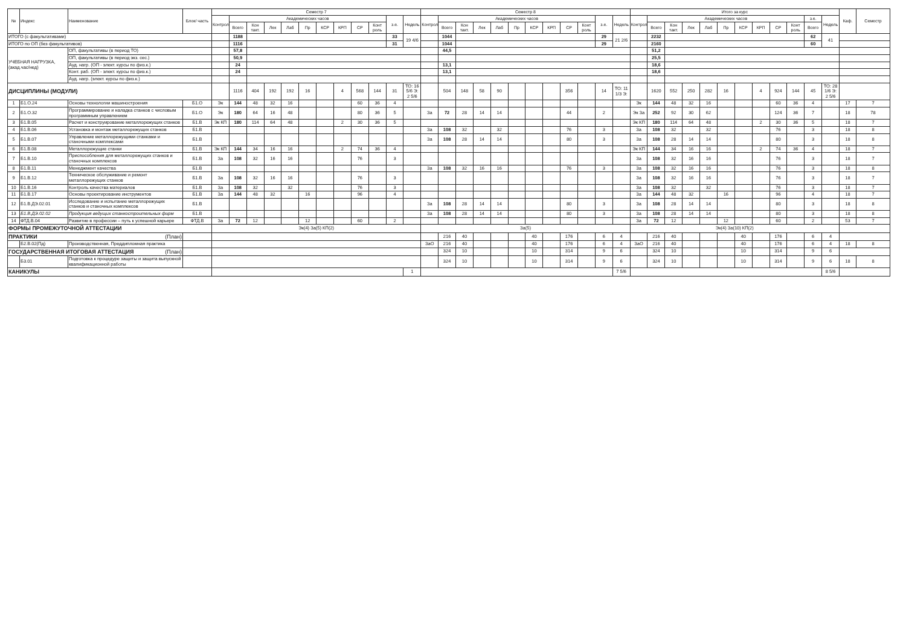| № | Индекс | Наименование | Блок/ часть | Семестр 7 | | | | | | | | | | | | Семестр 8 | | | | | | | | | | | | Итого за курс | | | | | | | | | | | | Каф. | Семестр |
| --- | --- | --- | --- | --- | --- | --- | --- | --- | --- | --- | --- | --- | --- | --- | --- | --- | --- | --- | --- | --- | --- | --- | --- | --- | --- | --- | --- | --- | --- | --- | --- | --- | --- | --- | --- | --- | --- | --- | --- | --- | --- |
| | | | | Контроль | Академических часов | | | | | | | | | з.е. | Недель | Контроль | Академических часов | | | | | | | | | з.е. | Недель | Контроль | Академических часов | | | | | | | | | з.е. | Недель | | |
| | | | | | Всего | Кон такт. | Лек | Лаб | Пр | КСР | КРП | СР | Конт роль | | | | Всего | Кон такт. | Лек | Лаб | Пр | КСР | КРП | СР | Конт роль | | | | Всего | Кон такт. | Лек | Лаб | Пр | КСР | КРП | СР | Конт роль | Всего | | | |
| ИТОГО (с факультативами) | | | | | 1188 | | | | | | | | | 33 | 19 4/6 | | 1044 | | | | | | | | | 29 | 21 2/6 | | 2232 | | | | | | | | | 62 | 41 | | |
| ИТОГО по ОП (без факультативов) | | | | | 1116 | | | | | | | | | 31 | | | 1044 | | | | | | | | | 29 | | | 2160 | | | | | | | | | 60 | | | |
| УЧЕБНАЯ НАГРУЗКА, (акад.час/нед) | | ОП, факультативы (в период ТО) | | | 57,8 | | | | | | | | | | | | 44,5 | | | | | | | | | | | | 51,2 | | | | | | | | | | | | |
| | | ОП, факультативы (в период экз. сес.) | | | 50,9 | | | | | | | | | | | | | | | | | | | | | | | | 25,5 | | | | | | | | | | | | |
| | | Ауд. нагр. (ОП - элект. курсы по физ.к.) | | | 24 | | | | | | | | | | | | 13,1 | | | | | | | | | | | | 18,6 | | | | | | | | | | | | |
| | | Конт. раб. (ОП - элект. курсы по физ.к.) | | | 24 | | | | | | | | | | | | 13,1 | | | | | | | | | | | | 18,6 | | | | | | | | | | | | |
| | | Ауд. нагр. (элект. курсы по физ.к.) | | | | | | | | | | | | | | | | | | | | | | | | | | | | | | | | | | | | | | | |
| ДИСЦИПЛИНЫ (МОДУЛИ) | | | | | 1116 | 404 | 192 | 192 | 16 | | 4 | 568 | 144 | 31 | ТО: 16 5/6 Э: 2 5/6 | | 504 | 148 | 58 | 90 | | | | 356 | | 14 | ТО: 11 1/3 Э: | | 1620 | 552 | 250 | 282 | 16 | | 4 | 924 | 144 | 45 | ТО: 28 1/6 Э: 2 5/6 | | |
| 1 | Б1.О.24 | Основы технологии машиностроения | Б1.О | Эк | 144 | 48 | 32 | 16 | | | | 60 | 36 | 4 | | | | | | | | | | | | | | Эк | 144 | 48 | 32 | 16 | | | | 60 | 36 | 4 | | 17 | 7 |
| 2 | Б1.О.32 | Программирование и наладка станков с числовым программным управлением | Б1.О | Эк | 180 | 64 | 16 | 48 | | | | 80 | 36 | 5 | | За | 72 | 28 | 14 | 14 | | | | 44 | | 2 | | Эк За | 252 | 92 | 30 | 62 | | | | 124 | 36 | 7 | | 18 | 78 |
| 3 | Б1.В.05 | Расчет и конструирование металлорежущих станков | Б1.В | Эк КП | 180 | 114 | 64 | 48 | | | 2 | 30 | 36 | 5 | | | | | | | | | | | | | | Эк КП | 180 | 114 | 64 | 48 | | | 2 | 30 | 36 | 5 | | 18 | 7 |
| 4 | Б1.В.06 | Установка и монтаж металлорежущих станков | Б1.В | | | | | | | | | | | | | За | 108 | 32 | | 32 | | | | 76 | | 3 | | За | 108 | 32 | | 32 | | | | 76 | | 3 | | 18 | 8 |
| 5 | Б1.В.07 | Управление металлорежущими станками и станочными комплексами | Б1.В | | | | | | | | | | | | | За | 108 | 28 | 14 | 14 | | | | 80 | | 3 | | За | 108 | 28 | 14 | 14 | | | | 80 | | 3 | | 18 | 8 |
| 6 | Б1.В.08 | Металлорежущие станки | Б1.В | Эк КП | 144 | 34 | 16 | 16 | | | 2 | 74 | 36 | 4 | | | | | | | | | | | | | | Эк КП | 144 | 34 | 16 | 16 | | | 2 | 74 | 36 | 4 | | 18 | 7 |
| 7 | Б1.В.10 | Приспособления для металлорежущих станков и станочных комплексов | Б1.В | За | 108 | 32 | 16 | 16 | | | | 76 | | 3 | | | | | | | | | | | | | | За | 108 | 32 | 16 | 16 | | | | 76 | | 3 | | 18 | 7 |
| 8 | Б1.В.11 | Менеджмент качества | Б1.В | | | | | | | | | | | | | За | 108 | 32 | 16 | 16 | | | | 76 | | 3 | | За | 108 | 32 | 16 | 16 | | | | 76 | | 3 | | 18 | 8 |
| 9 | Б1.В.12 | Техническое обслуживание и ремонт металлорежущих станков | Б1.В | За | 108 | 32 | 16 | 16 | | | | 76 | | 3 | | | | | | | | | | | | | | За | 108 | 32 | 16 | 16 | | | | 76 | | 3 | | 18 | 7 |
| 10 | Б1.В.16 | Контроль качества материалов | Б1.В | За | 108 | 32 | | 32 | | | | 76 | | 3 | | | | | | | | | | | | | | За | 108 | 32 | | 32 | | | | 76 | | 3 | | 18 | 7 |
| 11 | Б1.В.17 | Основы проектирование инструментов | Б1.В | За | 144 | 48 | 32 | | 16 | | | 96 | | 4 | | | | | | | | | | | | | | За | 144 | 48 | 32 | | 16 | | | 96 | | 4 | | 18 | 7 |
| 12 | Б1.В.ДЭ.02.01 | Исследование и испытание металлорежущих станков и станочных комплексов | Б1.В | | | | | | | | | | | | | За | 108 | 28 | 14 | 14 | | | | 80 | | 3 | | За | 108 | 28 | 14 | 14 | | | | 80 | | 3 | | 18 | 8 |
| 13 | Б1.В.ДЭ.02.02 | Продукция ведущих станкостроительных фирм | Б1.В | | | | | | | | | | | | | За | 108 | 28 | 14 | 14 | | | | 80 | | 3 | | За | 108 | 28 | 14 | 14 | | | | 80 | | 3 | | 18 | 8 |
| 14 | ФТД.В.04 | Развитие в профессии – путь к успешной карьере | ФТД.В | За | 72 | 12 | | | 12 | | | 60 | | 2 | | | | | | | | | | | | | | За | 72 | 12 | | | 12 | | | 60 | | 2 | | 53 | 7 |
| ФОРМЫ ПРОМЕЖУТОЧНОЙ АТТЕСТАЦИИ | | | | Эк(4) За(5) КП(2) | | | | | | | | | | | | За(5) | | | | | | | | | | | | Эк(4) За(10) КП(2) | | | | | | | | | | | | | |
| ПРАКТИКИ (План) | | | | | | | | | | | | | | | | | 216 | 40 | | | | 40 | | 176 | | 6 | 4 | | 216 | 40 | | | | 40 | | 176 | | 6 | 4 | | |
| | Б2.В.02(Пд) | Производственная, Преддипломная практика | | | | | | | | | | | | | | ЗаО | 216 | 40 | | | | 40 | | 176 | | 6 | 4 | ЗаО | 216 | 40 | | | | 40 | | 176 | | 6 | 4 | 18 | 8 |
| ГОСУДАРСТВЕННАЯ ИТОГОВАЯ АТТЕСТАЦИЯ (План) | | | | | | | | | | | | | | | | | 324 | 10 | | | | 10 | | 314 | | 9 | 6 | | 324 | 10 | | | | 10 | | 314 | | 9 | 6 | | |
| | Б3.01 | Подготовка к процедуре защиты и защита выпускной квалификационной работы | | | | | | | | | | | | | | | 324 | 10 | | | | 10 | | 314 | | 9 | 6 | | 324 | 10 | | | | 10 | | 314 | | 9 | 6 | 18 | 8 |
| КАНИКУЛЫ | | | | | | | | | | | | | | | 1 | | | | | | | | | | | | 7 5/6 | | | | | | | | | | | | 8 5/6 | | |